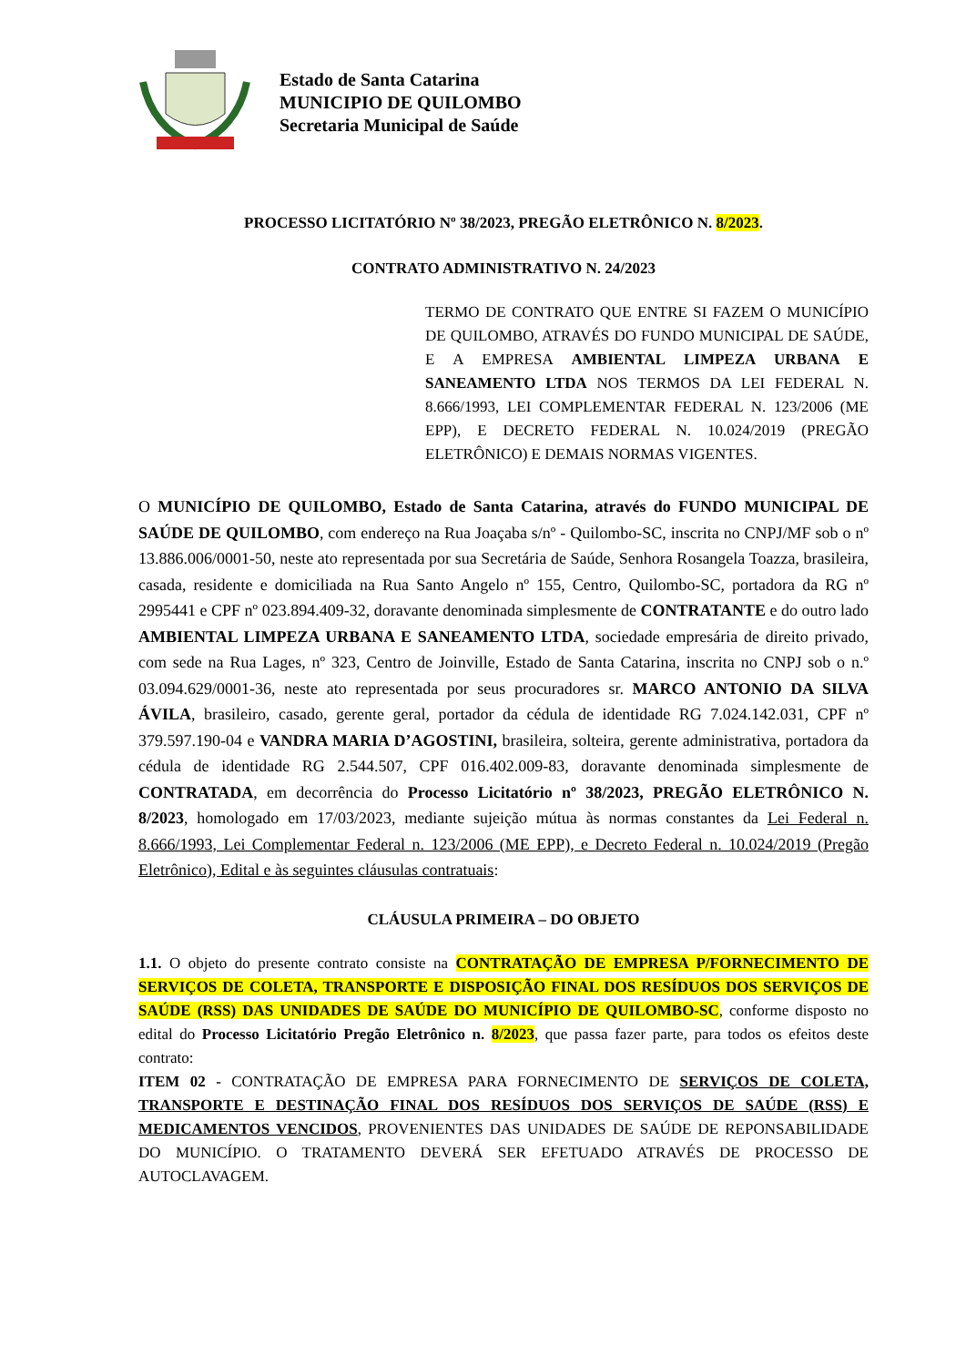Estado de Santa Catarina
MUNICIPIO DE QUILOMBO
Secretaria Municipal de Saúde
PROCESSO LICITATÓRIO Nº 38/2023, PREGÃO ELETRÔNICO N. 8/2023.
CONTRATO ADMINISTRATIVO N. 24/2023
TERMO DE CONTRATO QUE ENTRE SI FAZEM O MUNICÍPIO DE QUILOMBO, ATRAVÉS DO FUNDO MUNICIPAL DE SAÚDE, E A EMPRESA AMBIENTAL LIMPEZA URBANA E SANEAMENTO LTDA NOS TERMOS DA LEI FEDERAL N. 8.666/1993, LEI COMPLEMENTAR FEDERAL N. 123/2006 (ME EPP), E DECRETO FEDERAL N. 10.024/2019 (PREGÃO ELETRÔNICO) E DEMAIS NORMAS VIGENTES.
O MUNICÍPIO DE QUILOMBO, Estado de Santa Catarina, através do FUNDO MUNICIPAL DE SAÚDE DE QUILOMBO, com endereço na Rua Joaçaba s/nº - Quilombo-SC, inscrita no CNPJ/MF sob o nº 13.886.006/0001-50, neste ato representada por sua Secretária de Saúde, Senhora Rosangela Toazza, brasileira, casada, residente e domiciliada na Rua Santo Angelo nº 155, Centro, Quilombo-SC, portadora da RG nº 2995441 e CPF nº 023.894.409-32, doravante denominada simplesmente de CONTRATANTE e do outro lado AMBIENTAL LIMPEZA URBANA E SANEAMENTO LTDA, sociedade empresária de direito privado, com sede na Rua Lages, nº 323, Centro de Joinville, Estado de Santa Catarina, inscrita no CNPJ sob o n.º 03.094.629/0001-36, neste ato representada por seus procuradores sr. MARCO ANTONIO DA SILVA ÁVILA, brasileiro, casado, gerente geral, portador da cédula de identidade RG 7.024.142.031, CPF nº 379.597.190-04 e VANDRA MARIA D’AGOSTINI, brasileira, solteira, gerente administrativa, portadora da cédula de identidade RG 2.544.507, CPF 016.402.009-83, doravante denominada simplesmente de CONTRATADA, em decorrência do Processo Licitatório nº 38/2023, PREGÃO ELETRÔNICO N. 8/2023, homologado em 17/03/2023, mediante sujeição mútua às normas constantes da Lei Federal n. 8.666/1993, Lei Complementar Federal n. 123/2006 (ME EPP), e Decreto Federal n. 10.024/2019 (Pregão Eletrônico), Edital e às seguintes cláusulas contratuais:
CLÁUSULA PRIMEIRA – DO OBJETO
1.1. O objeto do presente contrato consiste na CONTRATAÇÃO DE EMPRESA P/FORNECIMENTO DE SERVIÇOS DE COLETA, TRANSPORTE E DISPOSIÇÃO FINAL DOS RESÍDUOS DOS SERVIÇOS DE SAÚDE (RSS) DAS UNIDADES DE SAÚDE DO MUNICÍPIO DE QUILOMBO-SC, conforme disposto no edital do Processo Licitatório Pregão Eletrônico n. 8/2023, que passa fazer parte, para todos os efeitos deste contrato:
ITEM 02 - CONTRATAÇÃO DE EMPRESA PARA FORNECIMENTO DE SERVIÇOS DE COLETA, TRANSPORTE E DESTINAÇÃO FINAL DOS RESÍDUOS DOS SERVIÇOS DE SAÚDE (RSS) E MEDICAMENTOS VENCIDOS, PROVENIENTES DAS UNIDADES DE SAÚDE DE REPONSABILIDADE DO MUNICÍPIO. O TRATAMENTO DEVERÁ SER EFETUADO ATRAVÉS DE PROCESSO DE AUTOCLAVAGEM.